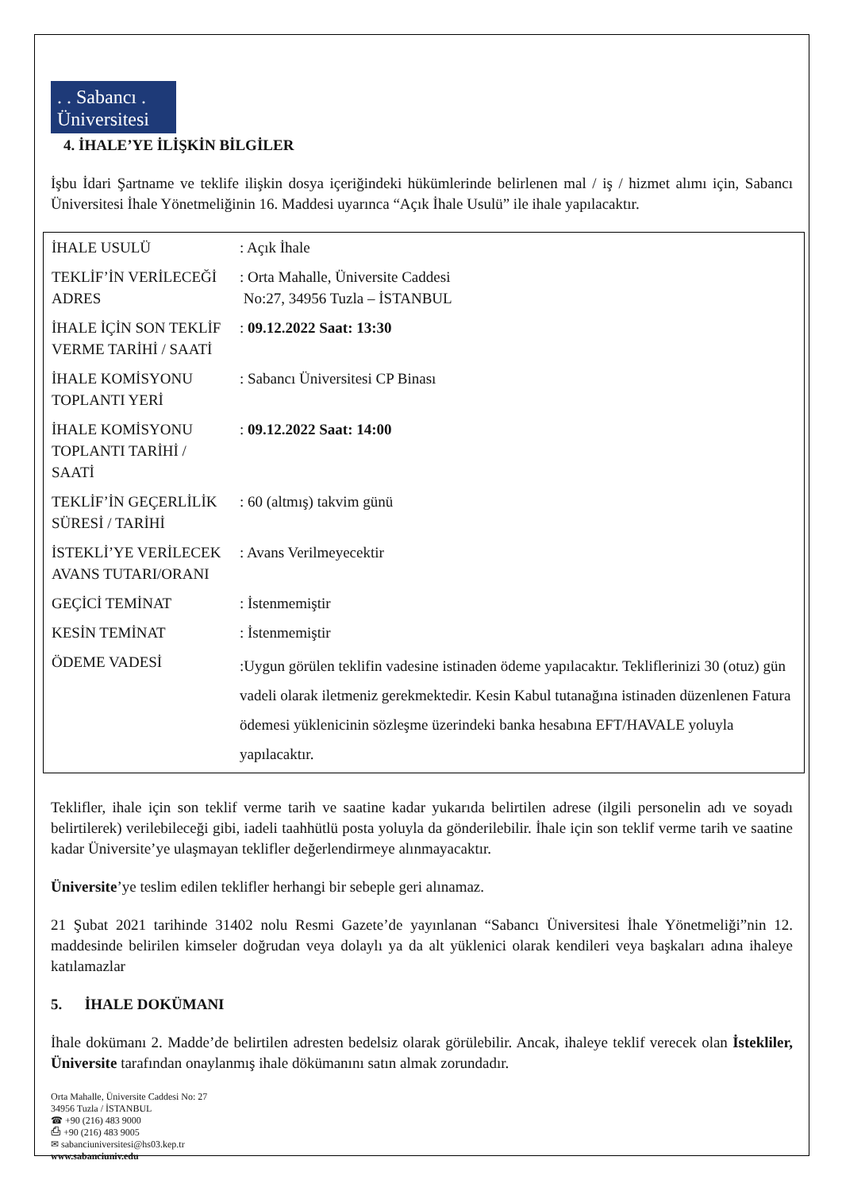. . Sabancı .
Üniversitesi
4. İHALE’YE İLİŞKİN BİLGİLER
İşbu İdari Şartname ve teklife ilişkin dosya içeriğindeki hükümlerinde belirlenen mal / iş / hizmet alımı için, Sabancı Üniversitesi İhale Yönetmeliğinin 16. Maddesi uyarınca “Açık İhale Usulü” ile ihale yapılacaktır.
| İHALE USULÜ | : Açık İhale |
| TEKLİF’İN VERİLECEĞİ ADRES | : Orta Mahalle, Üniversite Caddesi No:27, 34956 Tuzla – İSTANBUL |
| İHALE İÇİN SON TEKLİF VERME TARİHİ / SAATİ | : 09.12.2022 Saat: 13:30 |
| İHALE KOMİSYONU TOPLANTI YERİ | : Sabancı Üniversitesi CP Binası |
| İHALE KOMİSYONU TOPLANTI TARİHİ / SAATİ | : 09.12.2022 Saat: 14:00 |
| TEKLİF’İN GEÇERLİLİK SÜRESİ / TARİHİ | : 60 (altmış) takvim günü |
| İSTEKLİ’YE VERİLECEK AVANS TUTARI/ORANI | : Avans Verilmeyecektir |
| GEÇİCİ TEMİNAT | : İstenmemiştir |
| KESİN TEMİNAT | : İstenmemiştir |
| ÖDEME VADESİ | :Uygun görülen teklifin vadesine istinaden ödeme yapılacaktır. Tekliflerinizi 30 (otuz) gün vadeli olarak iletmeniz gerekmektedir. Kesin Kabul tutanağına istinaden düzenlenen Fatura ödemesi yüklenicinin sözleşme üzerindeki banka hesabına EFT/HAVALE yoluyla yapılacaktır. |
Teklifler, ihale için son teklif verme tarih ve saatine kadar yukarıda belirtilen adrese (ilgili personelin adı ve soyadı belirtilerek) verilebileceği gibi, iadeli taahhütlü posta yoluyla da gönderilebilir. İhale için son teklif verme tarih ve saatine kadar Üniversite’ye ulaşmayan teklifler değerlendirmeye alınmayacaktır.
Üniversite’ye teslim edilen teklifler herhangi bir sebeple geri alınamaz.
21 Şubat 2021 tarihinde 31402 nolu Resmi Gazete’de yayınlanan “Sabancı Üniversitesi İhale Yönetmeliği”nin 12. maddesinde belirilen kimseler doğrudan veya dolaylı ya da alt yüklenici olarak kendileri veya başkaları adına ihaleye katılamazlar
5. İHALE DOKÜMANI
İhale dokümanı 2. Madde’de belirtilen adresten bedelsiz olarak görülebilir. Ancak, ihaleye teklif verecek olan İstekliler, Üniversite tarafından onaylanmış ihale dökümanını satın almak zorundadır.
Orta Mahalle, Üniversite Caddesi No: 27
34956 Tuzla / İSTANBUL
☎ +90 (216) 483 9000
⎙ +90 (216) 483 9005
✉ sabanciuniversitesi@hs03.kep.tr
www.sabanciuniv.edu